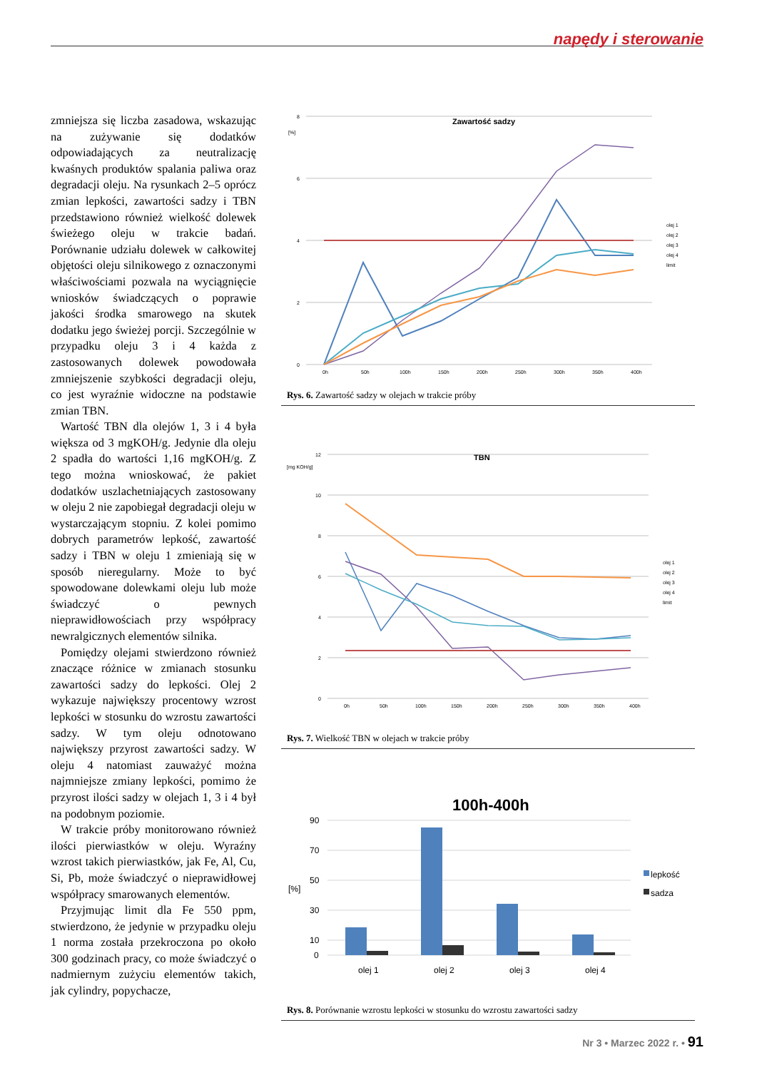napędy i sterowanie
zmniejsza się liczba zasadowa, wskazując na zużywanie się dodatków odpowiadających za neutralizację kwaśnych produktów spalania paliwa oraz degradacji oleju. Na rysunkach 2–5 oprócz zmian lepkości, zawartości sadzy i TBN przedstawiono również wielkość dolewek świeżego oleju w trakcie badań. Porównanie udziału dolewek w całkowitej objętości oleju silnikowego z oznaczonymi właściwościami pozwala na wyciągnięcie wniosków świadczących o poprawie jakości środka smarowego na skutek dodatku jego świeżej porcji. Szczególnie w przypadku oleju 3 i 4 każda z zastosowanych dolewek powodowała zmniejszenie szybkości degradacji oleju, co jest wyraźnie widoczne na podstawie zmian TBN.
Wartość TBN dla olejów 1, 3 i 4 była większa od 3 mgKOH/g. Jedynie dla oleju 2 spadła do wartości 1,16 mgKOH/g. Z tego można wnioskować, że pakiet dodatków uszlachetniających zastosowany w oleju 2 nie zapobiegał degradacji oleju w wystarczającym stopniu. Z kolei pomimo dobrych parametrów lepkość, zawartość sadzy i TBN w oleju 1 zmieniają się w sposób nieregularny. Może to być spowodowane dolewkami oleju lub może świadczyć o pewnych nieprawidłowościach przy współpracy newralgicznych elementów silnika.
Pomiędzy olejami stwierdzono również znaczące różnice w zmianach stosunku zawartości sadzy do lepkości. Olej 2 wykazuje największy procentowy wzrost lepkości w stosunku do wzrostu zawartości sadzy. W tym oleju odnotowano największy przyrost zawartości sadzy. W oleju 4 natomiast zauważyć można najmniejsze zmiany lepkości, pomimo że przyrost ilości sadzy w olejach 1, 3 i 4 był na podobnym poziomie.
W trakcie próby monitorowano również ilości pierwiastków w oleju. Wyraźny wzrost takich pierwiastków, jak Fe, Al, Cu, Si, Pb, może świadczyć o nieprawidłowej współpracy smarowanych elementów.
Przyjmując limit dla Fe 550 ppm, stwierdzono, że jedynie w przypadku oleju 1 norma została przekroczona po około 300 godzinach pracy, co może świadczyć o nadmiernym zużyciu elementów takich, jak cylindry, popychacze,
Zawartość sadzy
[%]
8
6
4
2
0
0h
50h
100h
150h
200h
250h
300h
350h
400h
olej 1
olej 2
olej 3
olej 4
limit
Rys. 6. Zawartość sadzy w olejach w trakcie próby
TBN
[mg KOH/g]
12
10
8
6
4
2
0
0h
50h
100h
150h
200h
250h
300h
350h
400h
olej 1
olej 2
olej 3
olej 4
limit
Rys. 7. Wielkość TBN w olejach w trakcie próby
100h-400h
90
70
50
30
10
0
olej 1
olej 2
olej 3
olej 4
[%]
lepkość
sadza
Rys. 8. Porównanie wzrostu lepkości w stosunku do wzrostu zawartości sadzy
Nr 3 • Marzec 2022 r. • 91